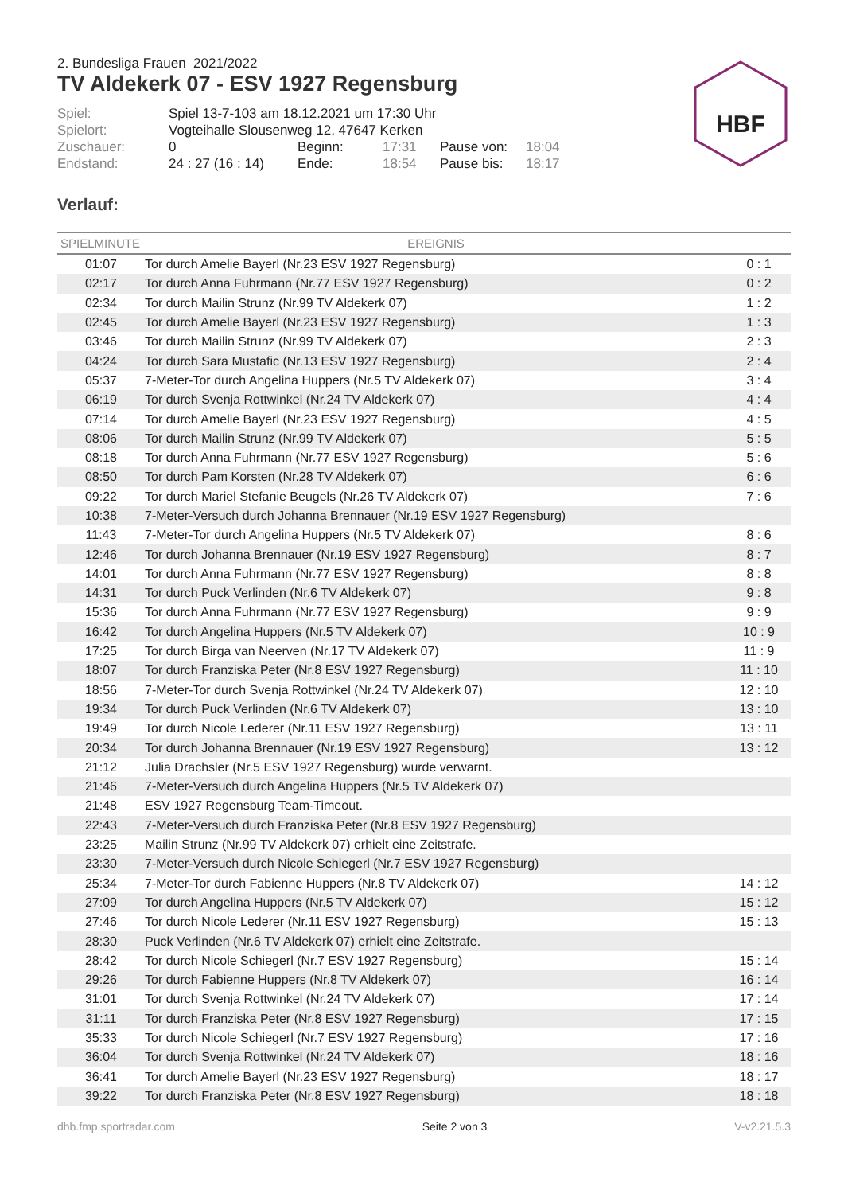HBF
2. Bundesliga Frauen 2021/2022
TV Aldekerk 07 - ESV 1927 Regensburg
| Spiel: | Spiel 13-7-103 am 18.12.2021 um 17:30 Uhr | | | | |
| Spielort: | Vogteihalle Slousenweg 12, 47647 Kerken | | | | |
| Zuschauer: | 0 | Beginn: | 17:31 | Pause von: | 18:04 |
| Endstand: | 24 : 27 (16 : 14) | Ende: | 18:54 | Pause bis: | 18:17 |
Verlauf:
| SPIELMINUTE | EREIGNIS | |
| --- | --- | --- |
| 01:07 | Tor durch Amelie Bayerl (Nr.23 ESV 1927 Regensburg) | 0 : 1 |
| 02:17 | Tor durch Anna Fuhrmann (Nr.77 ESV 1927 Regensburg) | 0 : 2 |
| 02:34 | Tor durch Mailin Strunz (Nr.99 TV Aldekerk 07) | 1 : 2 |
| 02:45 | Tor durch Amelie Bayerl (Nr.23 ESV 1927 Regensburg) | 1 : 3 |
| 03:46 | Tor durch Mailin Strunz (Nr.99 TV Aldekerk 07) | 2 : 3 |
| 04:24 | Tor durch Sara Mustafic (Nr.13 ESV 1927 Regensburg) | 2 : 4 |
| 05:37 | 7-Meter-Tor durch Angelina Huppers (Nr.5 TV Aldekerk 07) | 3 : 4 |
| 06:19 | Tor durch Svenja Rottwinkel (Nr.24 TV Aldekerk 07) | 4 : 4 |
| 07:14 | Tor durch Amelie Bayerl (Nr.23 ESV 1927 Regensburg) | 4 : 5 |
| 08:06 | Tor durch Mailin Strunz (Nr.99 TV Aldekerk 07) | 5 : 5 |
| 08:18 | Tor durch Anna Fuhrmann (Nr.77 ESV 1927 Regensburg) | 5 : 6 |
| 08:50 | Tor durch Pam Korsten (Nr.28 TV Aldekerk 07) | 6 : 6 |
| 09:22 | Tor durch Mariel Stefanie Beugels (Nr.26 TV Aldekerk 07) | 7 : 6 |
| 10:38 | 7-Meter-Versuch durch Johanna Brennauer (Nr.19 ESV 1927 Regensburg) | |
| 11:43 | 7-Meter-Tor durch Angelina Huppers (Nr.5 TV Aldekerk 07) | 8 : 6 |
| 12:46 | Tor durch Johanna Brennauer (Nr.19 ESV 1927 Regensburg) | 8 : 7 |
| 14:01 | Tor durch Anna Fuhrmann (Nr.77 ESV 1927 Regensburg) | 8 : 8 |
| 14:31 | Tor durch Puck Verlinden (Nr.6 TV Aldekerk 07) | 9 : 8 |
| 15:36 | Tor durch Anna Fuhrmann (Nr.77 ESV 1927 Regensburg) | 9 : 9 |
| 16:42 | Tor durch Angelina Huppers (Nr.5 TV Aldekerk 07) | 10 : 9 |
| 17:25 | Tor durch Birga van Neerven (Nr.17 TV Aldekerk 07) | 11 : 9 |
| 18:07 | Tor durch Franziska Peter (Nr.8 ESV 1927 Regensburg) | 11 : 10 |
| 18:56 | 7-Meter-Tor durch Svenja Rottwinkel (Nr.24 TV Aldekerk 07) | 12 : 10 |
| 19:34 | Tor durch Puck Verlinden (Nr.6 TV Aldekerk 07) | 13 : 10 |
| 19:49 | Tor durch Nicole Lederer (Nr.11 ESV 1927 Regensburg) | 13 : 11 |
| 20:34 | Tor durch Johanna Brennauer (Nr.19 ESV 1927 Regensburg) | 13 : 12 |
| 21:12 | Julia Drachsler (Nr.5 ESV 1927 Regensburg) wurde verwarnt. | |
| 21:46 | 7-Meter-Versuch durch Angelina Huppers (Nr.5 TV Aldekerk 07) | |
| 21:48 | ESV 1927 Regensburg Team-Timeout. | |
| 22:43 | 7-Meter-Versuch durch Franziska Peter (Nr.8 ESV 1927 Regensburg) | |
| 23:25 | Mailin Strunz (Nr.99 TV Aldekerk 07) erhielt eine Zeitstrafe. | |
| 23:30 | 7-Meter-Versuch durch Nicole Schiegerl (Nr.7 ESV 1927 Regensburg) | |
| 25:34 | 7-Meter-Tor durch Fabienne Huppers (Nr.8 TV Aldekerk 07) | 14 : 12 |
| 27:09 | Tor durch Angelina Huppers (Nr.5 TV Aldekerk 07) | 15 : 12 |
| 27:46 | Tor durch Nicole Lederer (Nr.11 ESV 1927 Regensburg) | 15 : 13 |
| 28:30 | Puck Verlinden (Nr.6 TV Aldekerk 07) erhielt eine Zeitstrafe. | |
| 28:42 | Tor durch Nicole Schiegerl (Nr.7 ESV 1927 Regensburg) | 15 : 14 |
| 29:26 | Tor durch Fabienne Huppers (Nr.8 TV Aldekerk 07) | 16 : 14 |
| 31:01 | Tor durch Svenja Rottwinkel (Nr.24 TV Aldekerk 07) | 17 : 14 |
| 31:11 | Tor durch Franziska Peter (Nr.8 ESV 1927 Regensburg) | 17 : 15 |
| 35:33 | Tor durch Nicole Schiegerl (Nr.7 ESV 1927 Regensburg) | 17 : 16 |
| 36:04 | Tor durch Svenja Rottwinkel (Nr.24 TV Aldekerk 07) | 18 : 16 |
| 36:41 | Tor durch Amelie Bayerl (Nr.23 ESV 1927 Regensburg) | 18 : 17 |
| 39:22 | Tor durch Franziska Peter (Nr.8 ESV 1927 Regensburg) | 18 : 18 |
dhb.fmp.sportradar.com Seite 2 von 3 V-v2.21.5.3